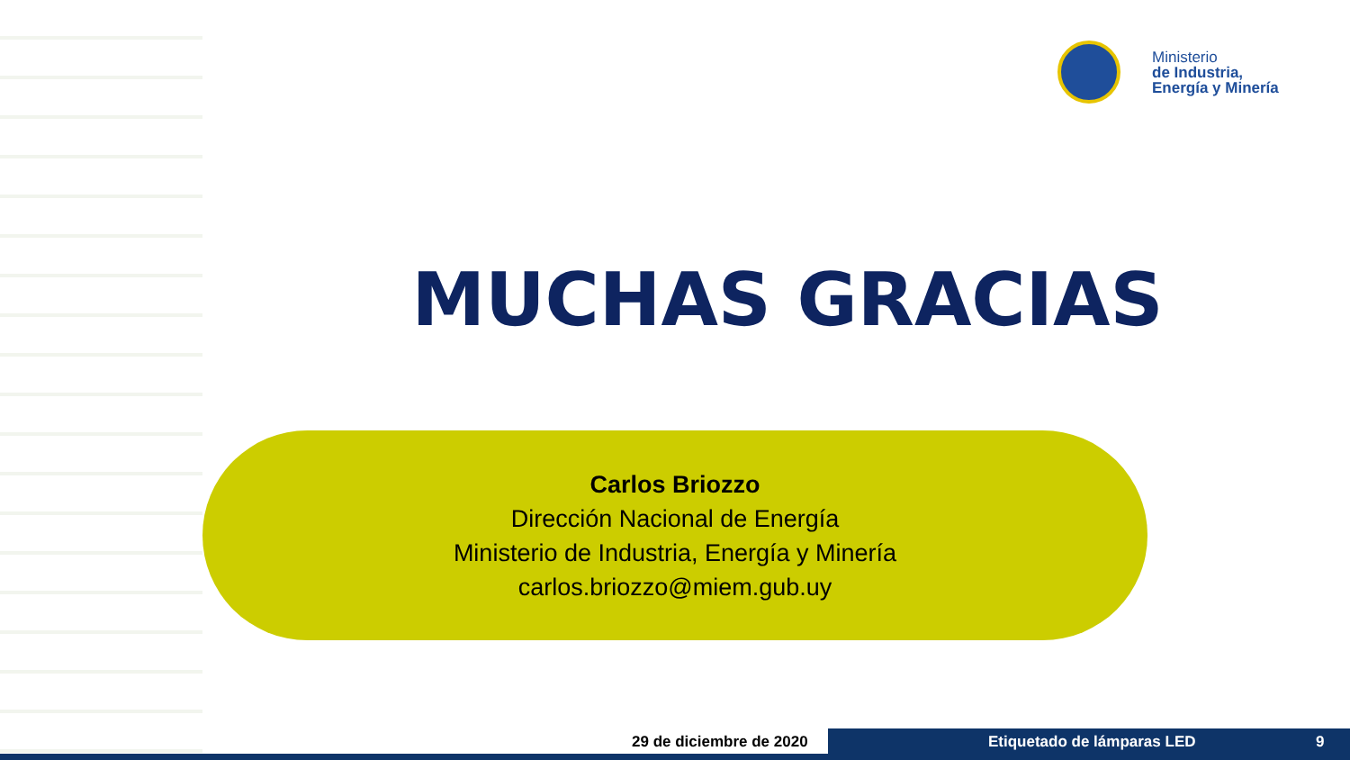Ministerio
de Industria,
Energía y Minería
MUCHAS GRACIAS
Carlos Briozzo
Dirección Nacional de Energía
Ministerio de Industria, Energía y Minería
carlos.briozzo@miem.gub.uy
29 de diciembre de 2020 Etiquetado de lámparas LED 9